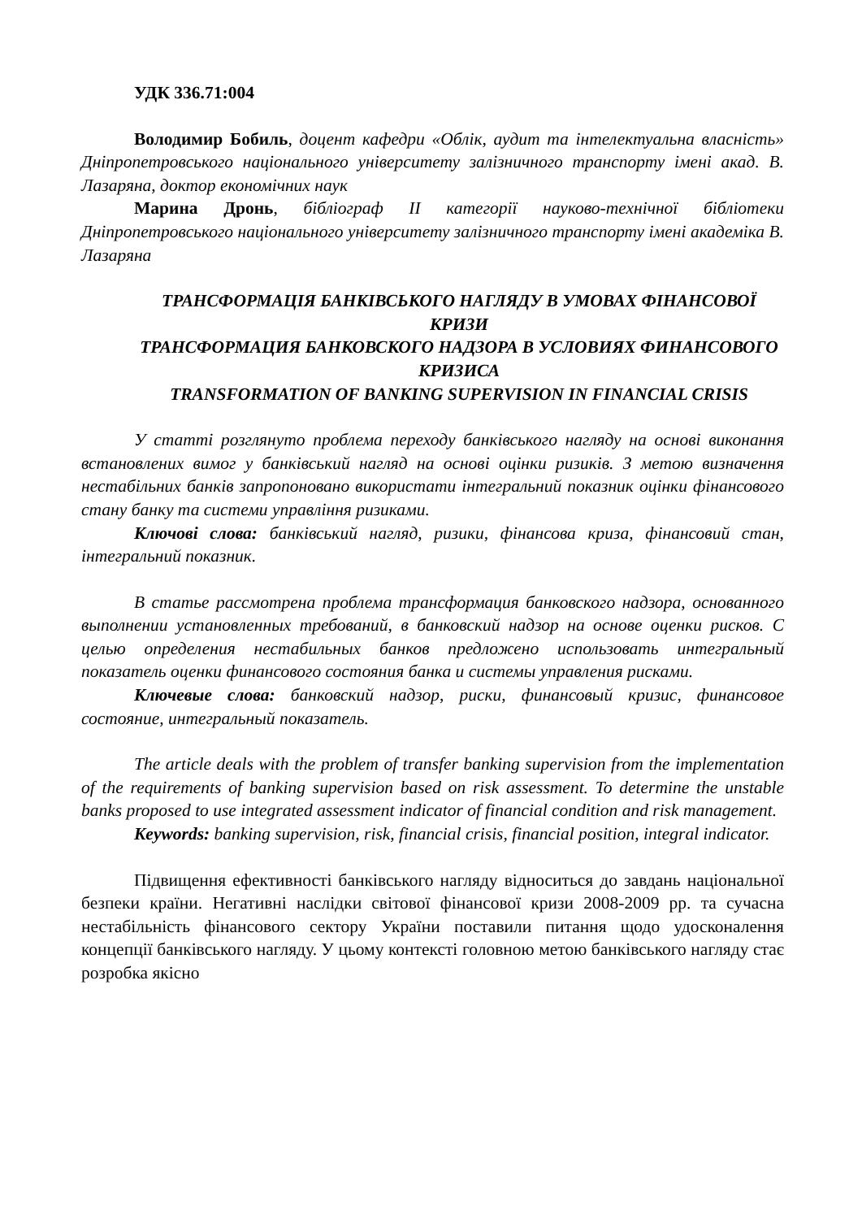УДК 336.71:004
Володимир Бобиль, доцент кафедри «Облік, аудит та інтелектуальна власність» Дніпропетровського національного університету залізничного транспорту імені акад. В. Лазаряна, доктор економічних наук
Марина Дронь, бібліограф ІІ категорії науково-технічної бібліотеки Дніпропетровського національного університету залізничного транспорту імені академіка В. Лазаряна
ТРАНСФОРМАЦІЯ БАНКІВСЬКОГО НАГЛЯДУ В УМОВАХ ФІНАНСОВОЇ КРИЗИ
ТРАНСФОРМАЦИЯ БАНКОВСКОГО НАДЗОРА В УСЛОВИЯХ ФИНАНСОВОГО КРИЗИСА
TRANSFORMATION OF BANKING SUPERVISION IN FINANCIAL CRISIS
У статті розглянуто проблема переходу банківського нагляду на основі виконання встановлених вимог у банківський нагляд на основі оцінки ризиків. З метою визначення нестабільних банків запропоновано використати інтегральний показник оцінки фінансового стану банку та системи управління ризиками.
Ключові слова: банківський нагляд, ризики, фінансова криза, фінансовий стан, інтегральний показник.
В статье рассмотрена проблема трансформация банковского надзора, основанного выполнении установленных требований, в банковский надзор на основе оценки рисков. С целью определения нестабильных банков предложено использовать интегральный показатель оценки финансового состояния банка и системы управления рисками.
Ключевые слова: банковский надзор, риски, финансовый кризис, финансовое состояние, интегральный показатель.
The article deals with the problem of transfer banking supervision from the implementation of the requirements of banking supervision based on risk assessment. To determine the unstable banks proposed to use integrated assessment indicator of financial condition and risk management.
Keywords: banking supervision, risk, financial crisis, financial position, integral indicator.
Підвищення ефективності банківського нагляду відноситься до завдань національної безпеки країни. Негативні наслідки світової фінансової кризи 2008-2009 рр. та сучасна нестабільність фінансового сектору України поставили питання щодо удосконалення концепції банківського нагляду. У цьому контексті головною метою банківського нагляду стає розробка якісно